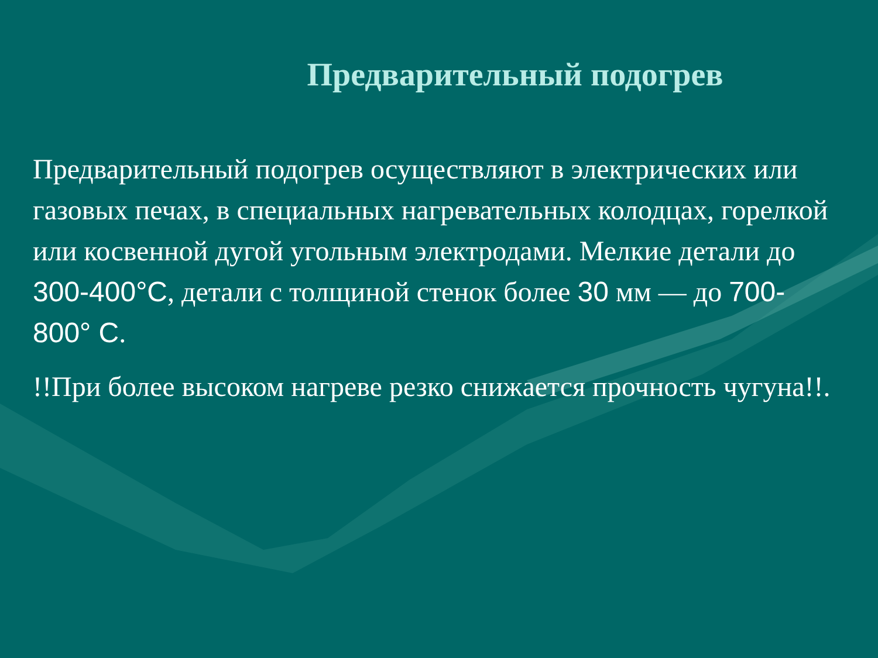Предварительный подогрев
Предварительный подогрев осуществляют в электрических или газовых печах, в специальных нагревательных колодцах, горелкой или косвенной дугой угольным электродами. Мелкие детали до 300-400°С, детали с толщиной стенок более 30 мм — до 700-800° С.
!!При более высоком нагреве резко снижается прочность чугуна!!.